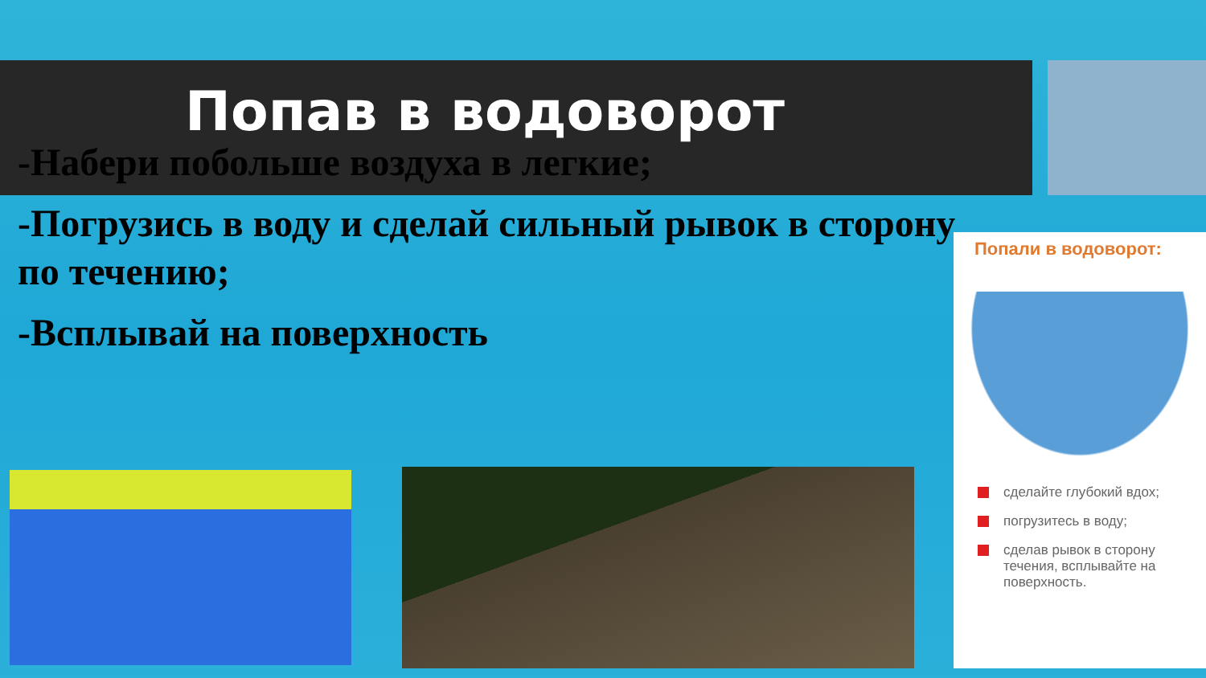Попав в водоворот
-Набери побольше воздуха в легкие;
-Погрузись в воду и сделай сильный рывок в сторону по течению;
-Всплывай на поверхность
Попали в водоворот:
сделайте глубокий вдох;
погрузитесь в воду;
сделав рывок в сторону течения, всплывайте на поверхность.